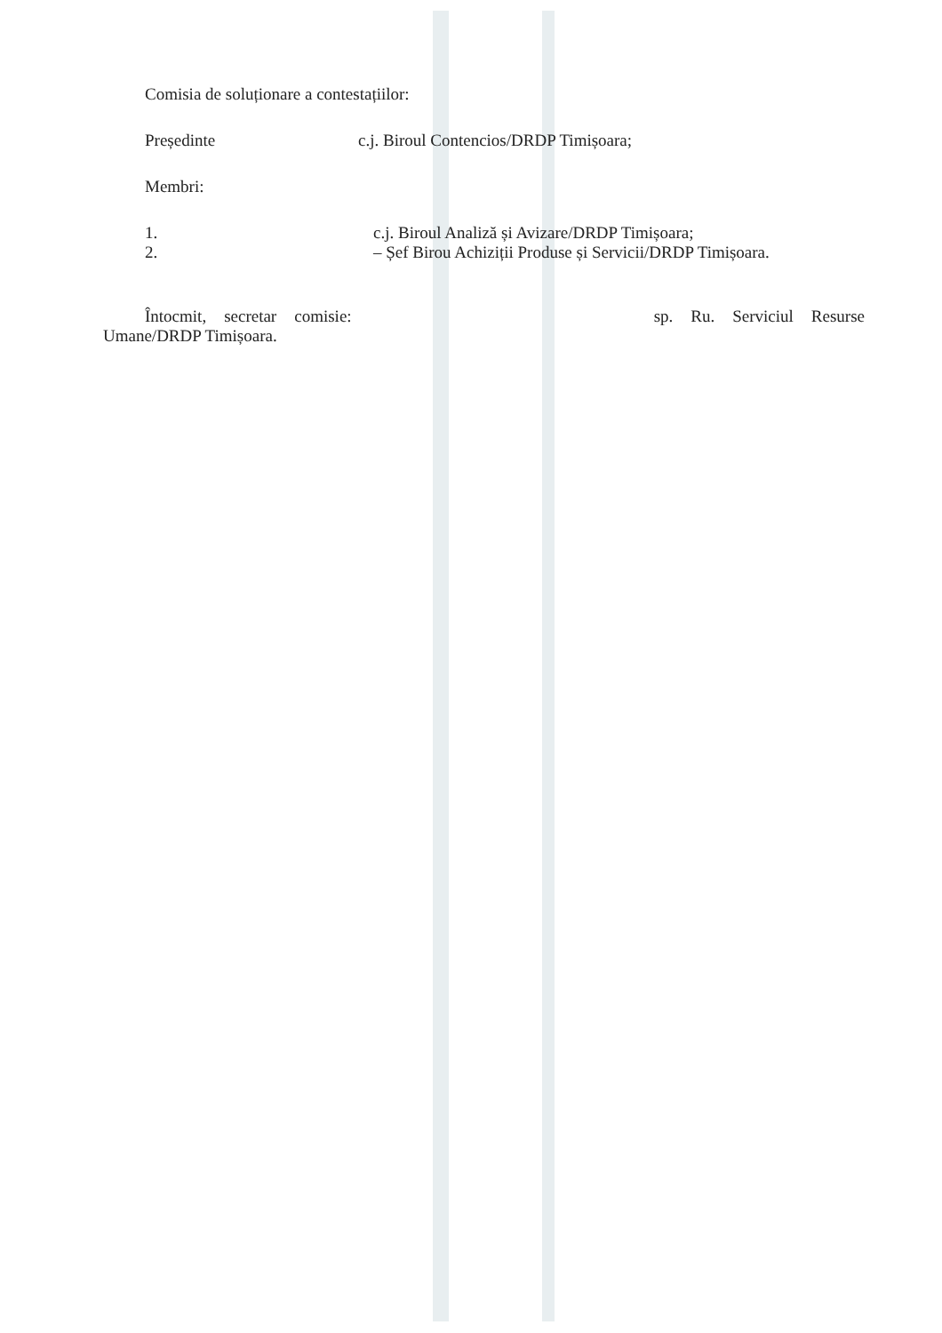Comisia de soluționare a contestațiilor:
Președinte c.j. Biroul Contencios/DRDP Timișoara;
Membri:
1. c.j. Biroul Analiză și Avizare/DRDP Timișoara;
2. – Șef Birou Achiziții Produse și Servicii/DRDP Timișoara.
Întocmit, secretar comisie: sp. Ru. Serviciul Resurse
Umane/DRDP Timișoara.